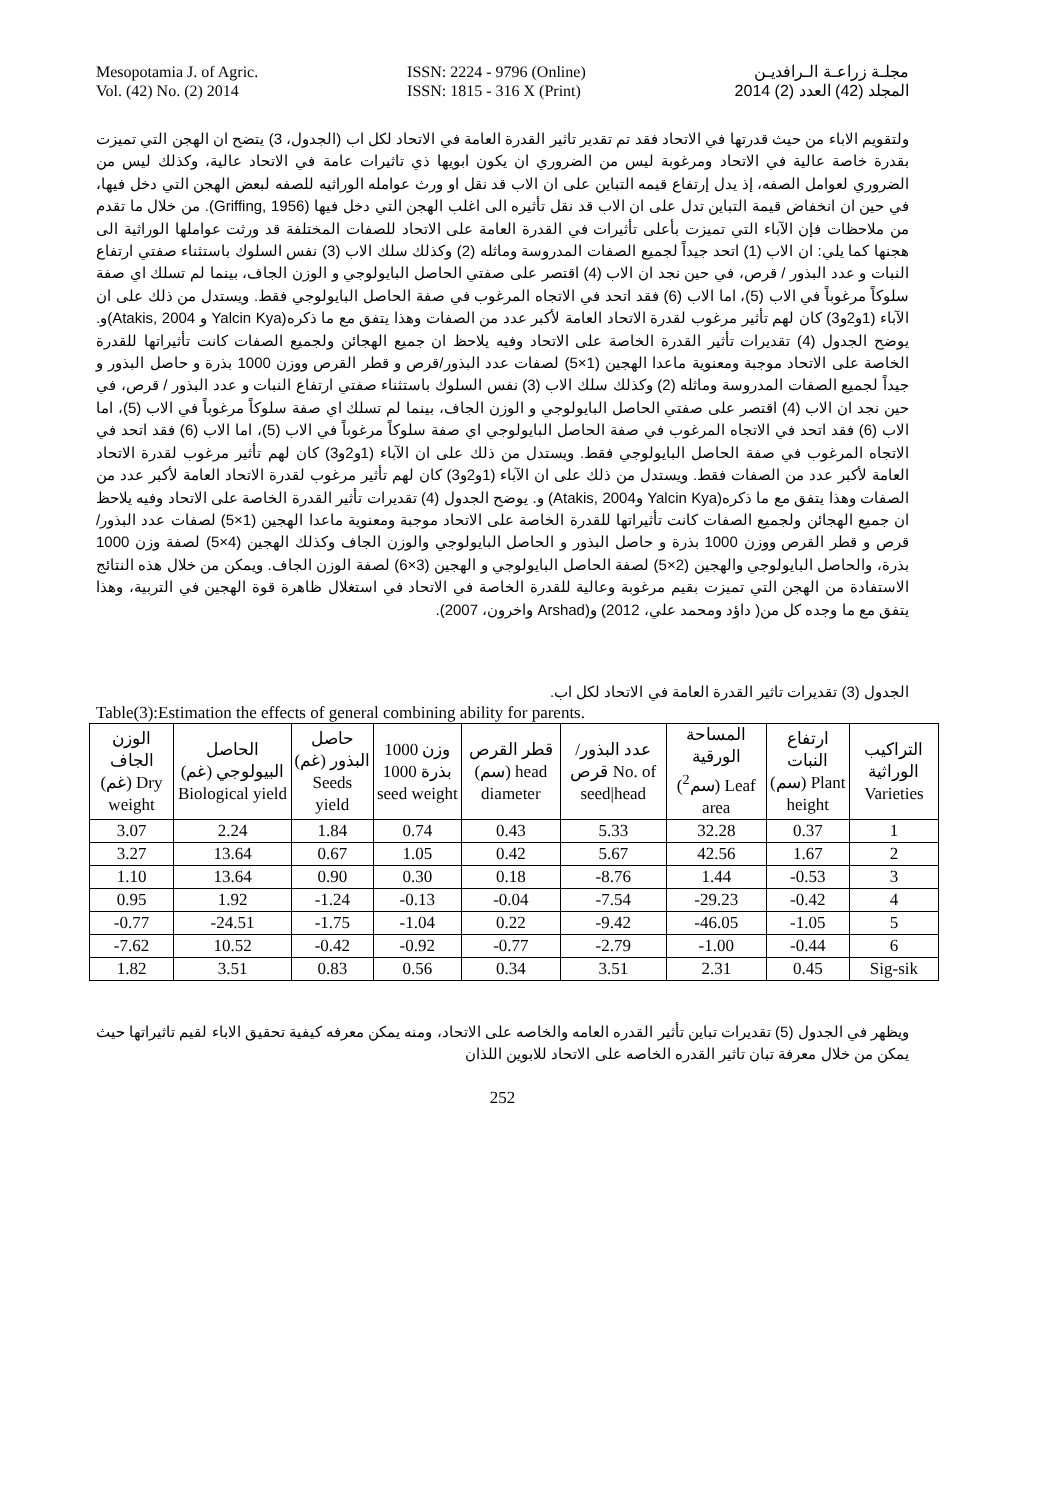Mesopotamia J. of Agric.
Vol. (42) No. (2) 2014
ISSN: 2224 - 9796 (Online)
ISSN: 1815 - 316 X (Print)
مجلـة زراعـة الـرافديـن
المجلد (42) العدد (2) 2014
ولتقويم الاباء من حيث قدرتها في الاتحاد فقد تم تقدير تاثير القدرة العامة في الاتحاد لكل اب (الجدول، 3) يتضح ان الهجن التي تميزت بقدرة خاصة عالية في الاتحاد ومرغوبة ليس من الضروري ان يكون ابويها ذي تاثيرات عامة في الاتحاد عالية، وكذلك ليس من الضروري لعوامل الصفه، إذ يدل إرتفاع قيمه التباين على ان الاب قد نقل او ورث عوامله الوراثيه للصفه لبعض الهجن التي دخل فيها، في حين ان انخفاض قيمة التباين تدل على ان الاب قد نقل تأثيره الى اغلب الهجن التي دخل فيها (Griffing, 1956). من خلال ما تقدم من ملاحظات فإن الآباء التي تميزت بأعلى تأثيرات في القدرة العامة على الاتحاد للصفات المختلفة قد ورثت عواملها الوراثية الى هجنها كما يلي: ان الاب (1) اتحد جيداً لجميع الصفات المدروسة وماثله (2) وكذلك سلك الاب (3) نفس السلوك باستثناء صفتي ارتفاع النبات و عدد البذور / قرص، في حين نجد ان الاب (4) اقتصر على صفتي الحاصل البايولوجي و الوزن الجاف، بينما لم تسلك اي صفة سلوكاً مرغوباً في الاب (5)، اما الاب (6) فقد اتحد في الاتجاه المرغوب في صفة الحاصل البايولوجي فقط. ويستدل من ذلك على ان الآباء (1و2و3) كان لهم تأثير مرغوب لقدرة الاتحاد العامة لأكبر عدد من الصفات وهذا يتفق مع ما ذكره(Yalcin Kya و Atakis, 2004)و. يوضح الجدول (4) تقديرات تأثير القدرة الخاصة على الاتحاد وفيه يلاحظ ان جميع الهجائن ولجميع الصفات كانت تأثيراتها للقدرة الخاصة على الاتحاد موجبة ومعنوية ماعدا الهجين (1×5) لصفات عدد البذور/قرص و قطر القرص ووزن 1000 بذرة و حاصل البذور و جيداً لجميع الصفات المدروسة وماثله (2) وكذلك سلك الاب (3) نفس السلوك باستثناء صفتي ارتفاع النبات و عدد البذور / قرص، في حين نجد ان الاب (4) اقتصر على صفتي الحاصل البايولوجي و الوزن الجاف، بينما لم تسلك اي صفة سلوكاً مرغوباً في الاب (5)، اما الاب (6) فقد اتحد في الاتجاه المرغوب في صفة الحاصل البايولوجي اي صفة سلوكاً مرغوباً في الاب (5)، اما الاب (6) فقد اتحد في الاتجاه المرغوب في صفة الحاصل البايولوجي فقط. ويستدل من ذلك على ان الآباء (1و2و3) كان لهم تأثير مرغوب لقدرة الاتحاد العامة لأكبر عدد من الصفات فقط. ويستدل من ذلك على ان الآباء (1و2و3) كان لهم تأثير مرغوب لقدرة الاتحاد العامة لأكبر عدد من الصفات وهذا يتفق مع ما ذكره(Yalcin Kya وAtakis, 2004) و. يوضح الجدول (4) تقديرات تأثير القدرة الخاصة على الاتحاد وفيه يلاحظ ان جميع الهجائن ولجميع الصفات كانت تأثيراتها للقدرة الخاصة على الاتحاد موجبة ومعنوية ماعدا الهجين (1×5) لصفات عدد البذور/قرص و قطر القرص ووزن 1000 بذرة و حاصل البذور و الحاصل البايولوجي والوزن الجاف وكذلك الهجين (4×5) لصفة وزن 1000 بذرة، والحاصل البايولوجي والهجين (2×5) لصفة الحاصل البايولوجي و الهجين (3×6) لصفة الوزن الجاف. ويمكن من خلال هذه النتائج الاستفادة من الهجن التي تميزت بقيم مرغوبة وعالية للقدرة الخاصة في الاتحاد في استغلال ظاهرة قوة الهجين في التربية، وهذا يتفق مع ما وجده كل من( داؤد ومحمد علي، 2012) و(Arshad واخرون، 2007).
الجدول (3) تقديرات تاثير القدرة العامة في الاتحاد لكل اب.
Table(3):Estimation the effects of general combining ability for parents.
| الوزن الجاف (غم) Dry weight | الحاصل البيولوجي (غم) Biological yield | حاصل البذور (غم) Seeds yield | وزن 1000 بذرة 1000 seed weight | قطر القرص (سم) head diameter | عدد البذور/ قرص No. of seed/head | المساحة الورقية (سم<sup>2</sup>) Leaf area | ارتفاع النبات (سم) Plant height | التراكيب الوراثية Varieties |
| --- | --- | --- | --- | --- | --- | --- | --- | --- |
| 3.07 | 2.24 | 1.84 | 0.74 | 0.43 | 5.33 | 32.28 | 0.37 | 1 |
| 3.27 | 13.64 | 0.67 | 1.05 | 0.42 | 5.67 | 42.56 | 1.67 | 2 |
| 1.10 | 13.64 | 0.90 | 0.30 | 0.18 | -8.76 | 1.44 | -0.53 | 3 |
| 0.95 | 1.92 | -1.24 | -0.13 | -0.04 | -7.54 | -29.23 | -0.42 | 4 |
| -0.77 | -24.51 | -1.75 | -1.04 | 0.22 | -9.42 | -46.05 | -1.05 | 5 |
| -7.62 | 10.52 | -0.42 | -0.92 | -0.77 | -2.79 | -1.00 | -0.44 | 6 |
| 1.82 | 3.51 | 0.83 | 0.56 | 0.34 | 3.51 | 2.31 | 0.45 | Sig-sik |
ويظهر في الجدول (5) تقديرات تباين تأثير القدره العامه والخاصه على الاتحاد، ومنه يمكن معرفه كيفية تحقيق الاباء لقيم تاثيراتها حيث يمكن من خلال معرفة تبان تاثير القدره الخاصه على الاتحاد للابوين اللذان
252